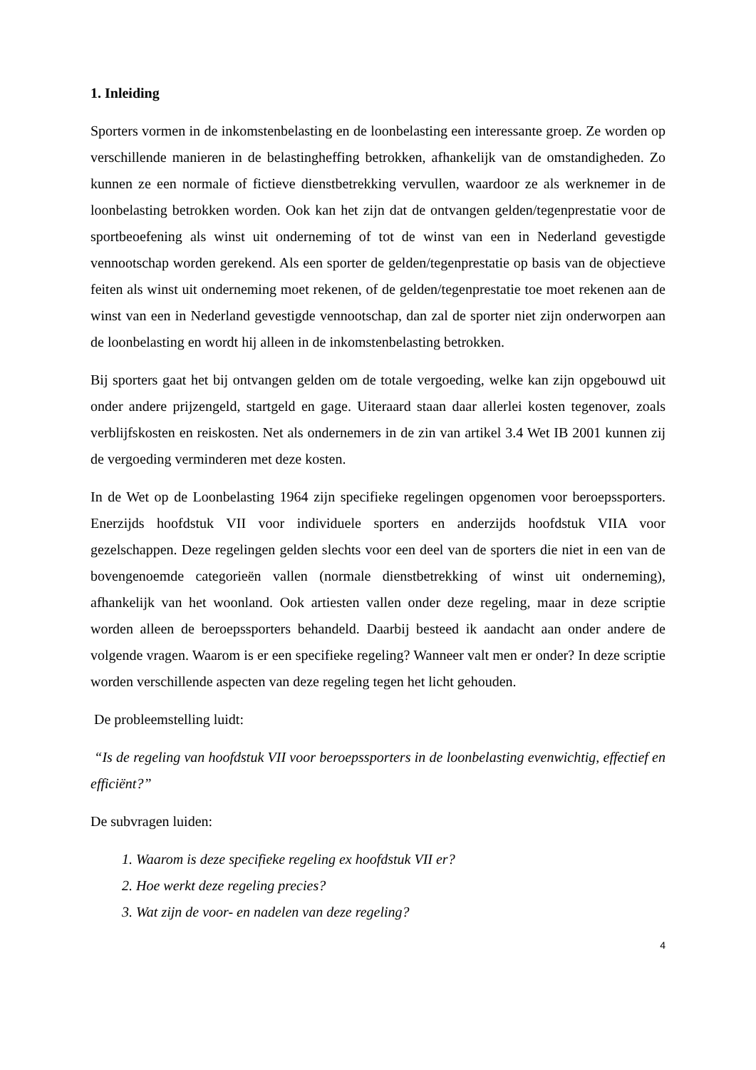1. Inleiding
Sporters vormen in de inkomstenbelasting en de loonbelasting een interessante groep. Ze worden op verschillende manieren in de belastingheffing betrokken, afhankelijk van de omstandigheden. Zo kunnen ze een normale of fictieve dienstbetrekking vervullen, waardoor ze als werknemer in de loonbelasting betrokken worden. Ook kan het zijn dat de ontvangen gelden/tegenprestatie voor de sportbeoefening als winst uit onderneming of tot de winst van een in Nederland gevestigde vennootschap worden gerekend. Als een sporter de gelden/tegenprestatie op basis van de objectieve feiten als winst uit onderneming moet rekenen, of de gelden/tegenprestatie toe moet rekenen aan de winst van een in Nederland gevestigde vennootschap, dan zal de sporter niet zijn onderworpen aan de loonbelasting en wordt hij alleen in de inkomstenbelasting betrokken.
Bij sporters gaat het bij ontvangen gelden om de totale vergoeding, welke kan zijn opgebouwd uit onder andere prijzengeld, startgeld en gage. Uiteraard staan daar allerlei kosten tegenover, zoals verblijfskosten en reiskosten. Net als ondernemers in de zin van artikel 3.4 Wet IB 2001 kunnen zij de vergoeding verminderen met deze kosten.
In de Wet op de Loonbelasting 1964 zijn specifieke regelingen opgenomen voor beroepssporters. Enerzijds hoofdstuk VII voor individuele sporters en anderzijds hoofdstuk VIIA voor gezelschappen. Deze regelingen gelden slechts voor een deel van de sporters die niet in een van de bovengenoemde categorieën vallen (normale dienstbetrekking of winst uit onderneming), afhankelijk van het woonland. Ook artiesten vallen onder deze regeling, maar in deze scriptie worden alleen de beroepssporters behandeld. Daarbij besteed ik aandacht aan onder andere de volgende vragen. Waarom is er een specifieke regeling? Wanneer valt men er onder? In deze scriptie worden verschillende aspecten van deze regeling tegen het licht gehouden.
De probleemstelling luidt:
“Is de regeling van hoofdstuk VII voor beroepssporters in de loonbelasting evenwichtig, effectief en efficiënt?”
De subvragen luiden:
1. Waarom is deze specifieke regeling ex hoofdstuk VII er?
2. Hoe werkt deze regeling precies?
3. Wat zijn de voor- en nadelen van deze regeling?
4